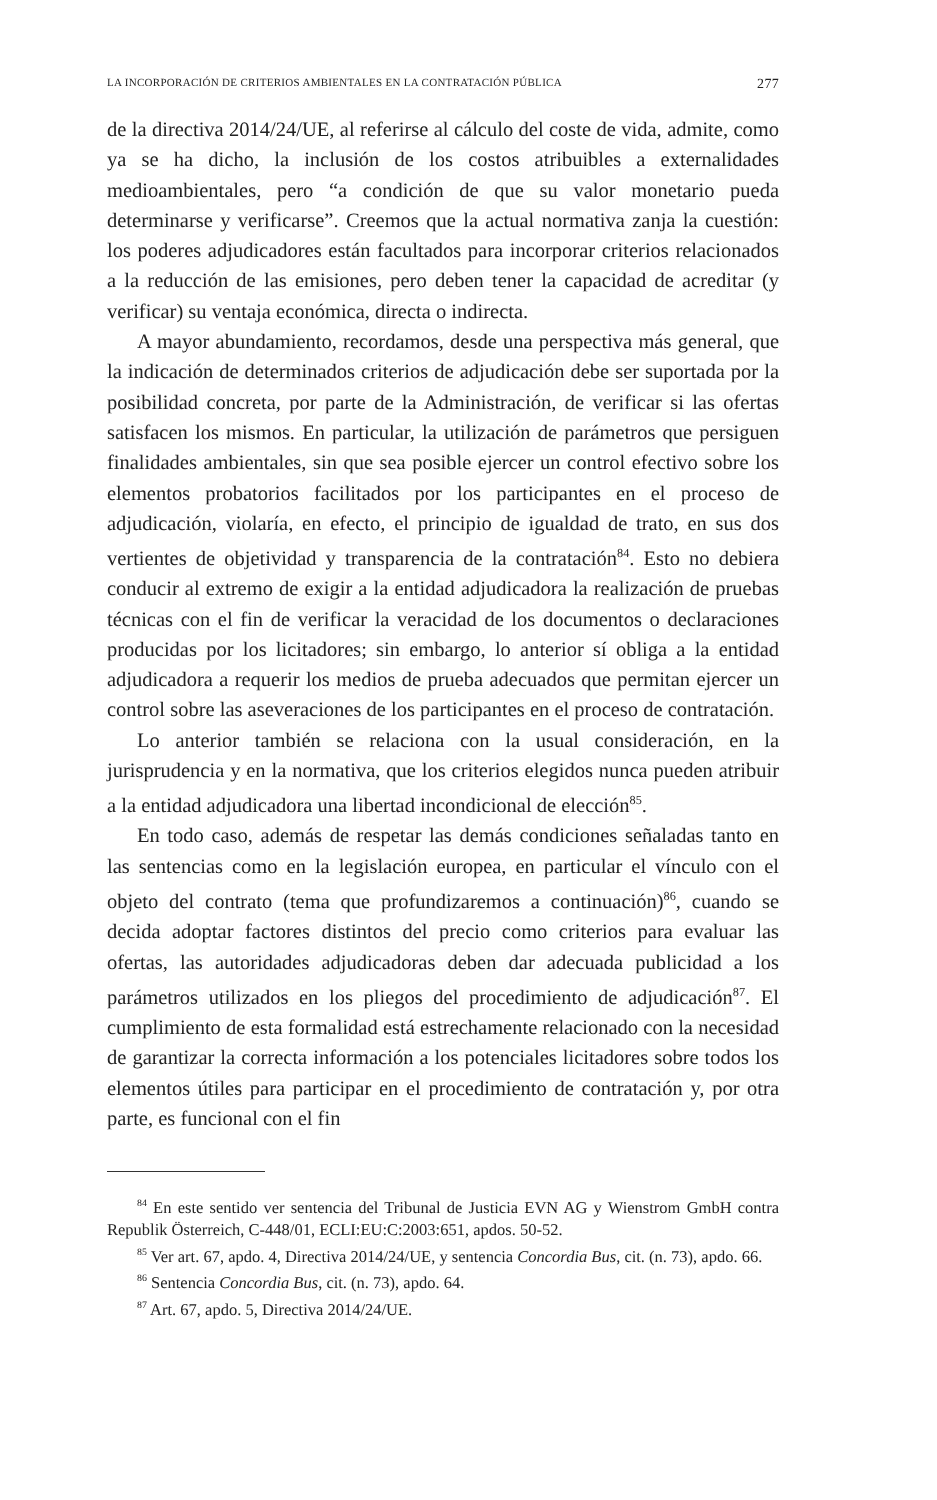LA INCORPORACIÓN DE CRITERIOS AMBIENTALES EN LA CONTRATACIÓN PÚBLICA 277
de la directiva 2014/24/UE, al referirse al cálculo del coste de vida, admite, como ya se ha dicho, la inclusión de los costos atribuibles a externalidades medioambientales, pero “a condición de que su valor monetario pueda determinarse y verificarse”. Creemos que la actual normativa zanja la cuestión: los poderes adjudicadores están facultados para incorporar criterios relacionados a la reducción de las emisiones, pero deben tener la capacidad de acreditar (y verificar) su ventaja económica, directa o indirecta.
A mayor abundamiento, recordamos, desde una perspectiva más general, que la indicación de determinados criterios de adjudicación debe ser suportada por la posibilidad concreta, por parte de la Administración, de verificar si las ofertas satisfacen los mismos. En particular, la utilización de parámetros que persiguen finalidades ambientales, sin que sea posible ejercer un control efectivo sobre los elementos probatorios facilitados por los participantes en el proceso de adjudicación, violaría, en efecto, el principio de igualdad de trato, en sus dos vertientes de objetividad y transparencia de la contratación<sup>84</sup>. Esto no debiera conducir al extremo de exigir a la entidad adjudicadora la realización de pruebas técnicas con el fin de verificar la veracidad de los documentos o declaraciones producidas por los licitadores; sin embargo, lo anterior sí obliga a la entidad adjudicadora a requerir los medios de prueba adecuados que permitan ejercer un control sobre las aseveraciones de los participantes en el proceso de contratación.
Lo anterior también se relaciona con la usual consideración, en la jurisprudencia y en la normativa, que los criterios elegidos nunca pueden atribuir a la entidad adjudicadora una libertad incondicional de elección<sup>85</sup>.
En todo caso, además de respetar las demás condiciones señaladas tanto en las sentencias como en la legislación europea, en particular el vínculo con el objeto del contrato (tema que profundizaremos a continuación)<sup>86</sup>, cuando se decida adoptar factores distintos del precio como criterios para evaluar las ofertas, las autoridades adjudicadoras deben dar adecuada publicidad a los parámetros utilizados en los pliegos del procedimiento de adjudicación<sup>87</sup>. El cumplimiento de esta formalidad está estrechamente relacionado con la necesidad de garantizar la correcta información a los potenciales licitadores sobre todos los elementos útiles para participar en el procedimiento de contratación y, por otra parte, es funcional con el fin
<sup>84</sup> En este sentido ver sentencia del Tribunal de Justicia EVN AG y Wienstrom GmbH contra Republik Österreich, C-448/01, ECLI:EU:C:2003:651, apdos. 50-52.
<sup>85</sup> Ver art. 67, apdo. 4, Directiva 2014/24/UE, y sentencia Concordia Bus, cit. (n. 73), apdo. 66.
<sup>86</sup> Sentencia Concordia Bus, cit. (n. 73), apdo. 64.
<sup>87</sup> Art. 67, apdo. 5, Directiva 2014/24/UE.